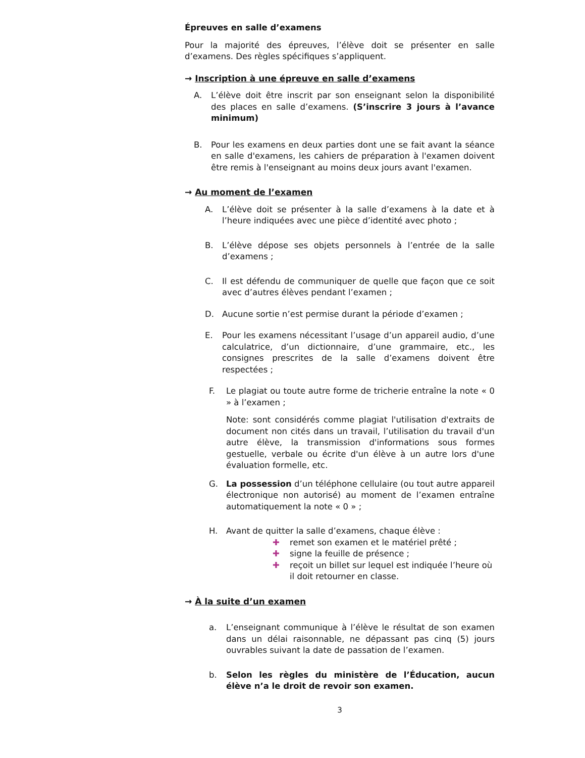Épreuves en salle d’examens
Pour la majorité des épreuves, l’élève doit se présenter en salle d’examens. Des règles spécifiques s’appliquent.
→ Inscription à une épreuve en salle d’examens
A. L’élève doit être inscrit par son enseignant selon la disponibilité des places en salle d’examens. (S’inscrire 3 jours à l’avance minimum)
B. Pour les examens en deux parties dont une se fait avant la séance en salle d'examens, les cahiers de préparation à l'examen doivent être remis à l'enseignant au moins deux jours avant l'examen.
→ Au moment de l’examen
A. L’élève doit se présenter à la salle d’examens à la date et à l’heure indiquées avec une pièce d’identité avec photo ;
B. L’élève dépose ses objets personnels à l’entrée de la salle d’examens ;
C. Il est défendu de communiquer de quelle que façon que ce soit avec d’autres élèves pendant l’examen ;
D. Aucune sortie n’est permise durant la période d’examen ;
E. Pour les examens nécessitant l’usage d’un appareil audio, d’une calculatrice, d’un dictionnaire, d’une grammaire, etc., les consignes prescrites de la salle d’examens doivent être respectées ;
F. Le plagiat ou toute autre forme de tricherie entraîne la note « 0 » à l’examen ;
Note: sont considérés comme plagiat l'utilisation d'extraits de document non cités dans un travail, l’utilisation du travail d'un autre élève, la transmission d'informations sous formes gestuelle, verbale ou écrite d'un élève à un autre lors d'une évaluation formelle, etc.
G. La possession d’un téléphone cellulaire (ou tout autre appareil électronique non autorisé) au moment de l’examen entraîne automatiquement la note « 0 » ;
H. Avant de quitter la salle d’examens, chaque élève :
✚ remet son examen et le matériel prêté ;
✚ signe la feuille de présence ;
✚ reçoit un billet sur lequel est indiquée l’heure où il doit retourner en classe.
→ À la suite d’un examen
a. L’enseignant communique à l’élève le résultat de son examen dans un délai raisonnable, ne dépassant pas cinq (5) jours ouvrables suivant la date de passation de l’examen.
b. Selon les règles du ministère de l’Éducation, aucun élève n’a le droit de revoir son examen.
3